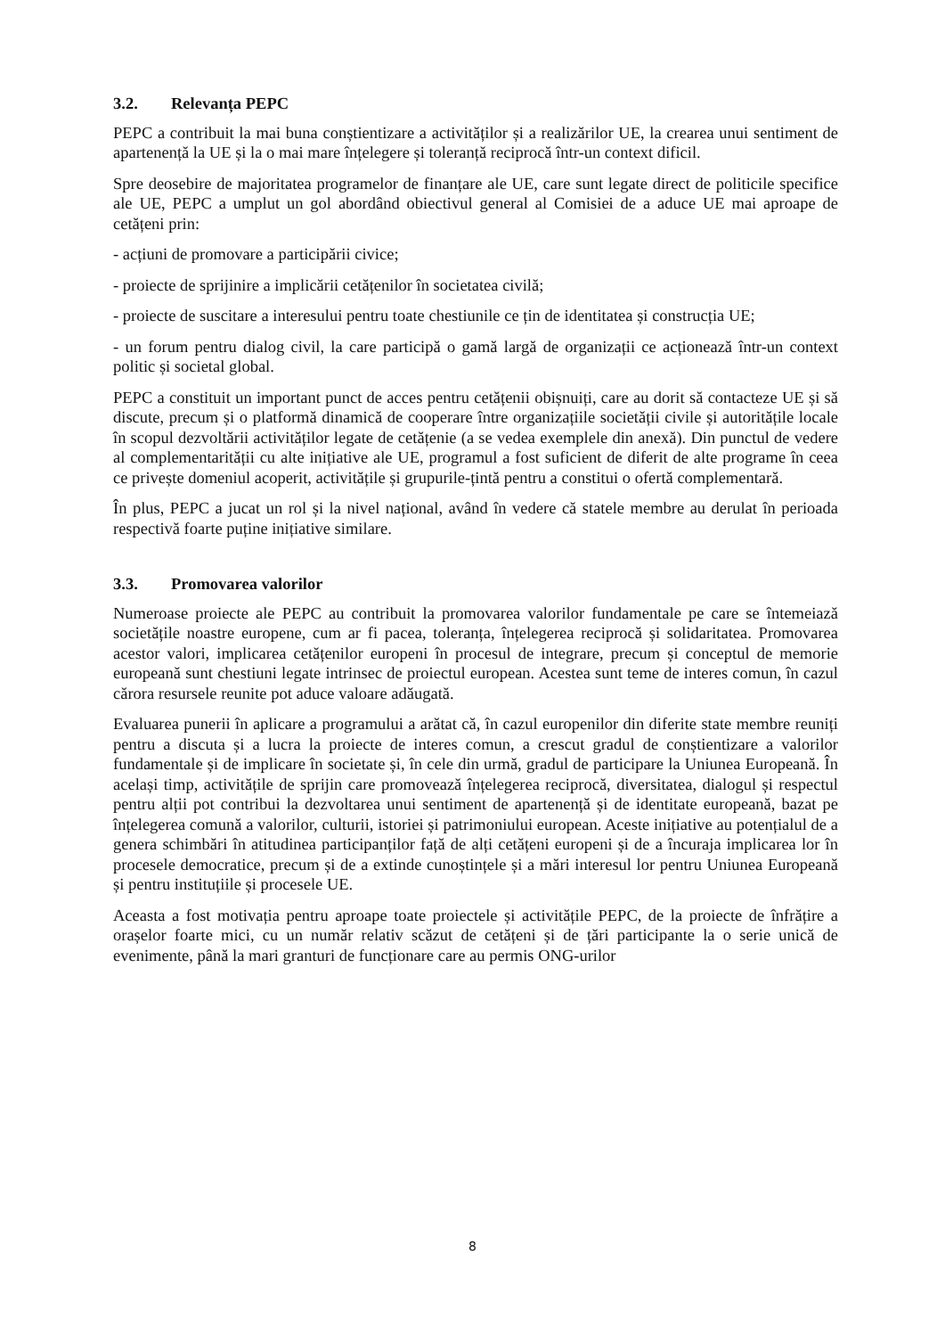3.2. Relevanța PEPC
PEPC a contribuit la mai buna conștientizare a activităților și a realizărilor UE, la crearea unui sentiment de apartenență la UE și la o mai mare înțelegere și toleranță reciprocă într-un context dificil.
Spre deosebire de majoritatea programelor de finanțare ale UE, care sunt legate direct de politicile specifice ale UE, PEPC a umplut un gol abordând obiectivul general al Comisiei de a aduce UE mai aproape de cetățeni prin:
- acțiuni de promovare a participării civice;
- proiecte de sprijinire a implicării cetățenilor în societatea civilă;
- proiecte de suscitare a interesului pentru toate chestiunile ce țin de identitatea și construcția UE;
- un forum pentru dialog civil, la care participă o gamă largă de organizații ce acționează într-un context politic și societal global.
PEPC a constituit un important punct de acces pentru cetățenii obișnuiți, care au dorit să contacteze UE și să discute, precum și o platformă dinamică de cooperare între organizațiile societății civile și autoritățile locale în scopul dezvoltării activităților legate de cetățenie (a se vedea exemplele din anexă). Din punctul de vedere al complementarității cu alte inițiative ale UE, programul a fost suficient de diferit de alte programe în ceea ce privește domeniul acoperit, activitățile și grupurile-țintă pentru a constitui o ofertă complementară.
În plus, PEPC a jucat un rol și la nivel național, având în vedere că statele membre au derulat în perioada respectivă foarte puține inițiative similare.
3.3. Promovarea valorilor
Numeroase proiecte ale PEPC au contribuit la promovarea valorilor fundamentale pe care se întemeiază societățile noastre europene, cum ar fi pacea, toleranța, înțelegerea reciprocă și solidaritatea. Promovarea acestor valori, implicarea cetățenilor europeni în procesul de integrare, precum și conceptul de memorie europeană sunt chestiuni legate intrinsec de proiectul european. Acestea sunt teme de interes comun, în cazul cărora resursele reunite pot aduce valoare adăugată.
Evaluarea punerii în aplicare a programului a arătat că, în cazul europenilor din diferite state membre reuniți pentru a discuta și a lucra la proiecte de interes comun, a crescut gradul de conștientizare a valorilor fundamentale și de implicare în societate și, în cele din urmă, gradul de participare la Uniunea Europeană. În același timp, activitățile de sprijin care promovează înțelegerea reciprocă, diversitatea, dialogul și respectul pentru alții pot contribui la dezvoltarea unui sentiment de apartenență și de identitate europeană, bazat pe înțelegerea comună a valorilor, culturii, istoriei și patrimoniului european. Aceste inițiative au potențialul de a genera schimbări în atitudinea participanților față de alți cetățeni europeni și de a încuraja implicarea lor în procesele democratice, precum și de a extinde cunoștințele și a mări interesul lor pentru Uniunea Europeană și pentru instituțiile și procesele UE.
Aceasta a fost motivația pentru aproape toate proiectele și activitățile PEPC, de la proiecte de înfrățire a orașelor foarte mici, cu un număr relativ scăzut de cetățeni și de țări participante la o serie unică de evenimente, până la mari granturi de funcționare care au permis ONG-urilor
8